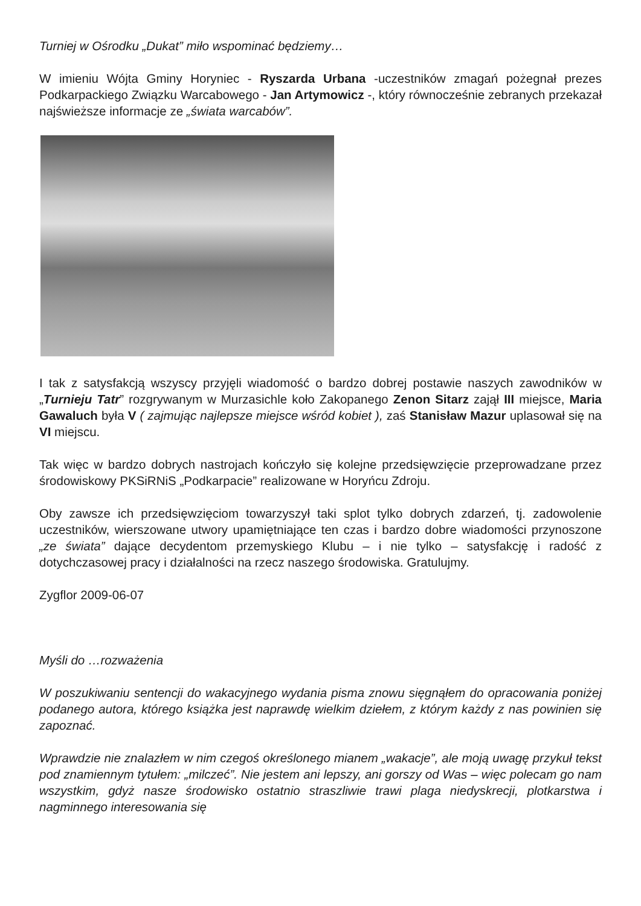Turniej w Ośrodku „Dukat” miło wspominać będziemy…
W imieniu Wójta Gminy Horyniec - Ryszarda Urbana -uczestników zmagań pożegnał prezes Podkarpackiego Związku Warcabowego - Jan Artymowicz -, który równocześnie zebranych przekazał najświeższe informacje ze „świata warcabów”.
I tak z satysfakcją wszyscy przyjęli wiadomość o bardzo dobrej postawie naszych zawodników w „Turnieju Tatr” rozgrywanym w Murzasichle koło Zakopanego Zenon Sitarz zajął III miejsce, Maria Gawaluch była V ( zajmując najlepsze miejsce wśród kobiet ), zaś Stanisław Mazur uplasował się na VI miejscu.
Tak więc w bardzo dobrych nastrojach kończyło się kolejne przedsięwzięcie przeprowadzane przez środowiskowy PKSiRNiS „Podkarpacie” realizowane w Horyńcu Zdroju.
Oby zawsze ich przedsięwzięciom towarzyszył taki splot tylko dobrych zdarzeń, tj. zadowolenie uczestników, wierszowane utwory upamiętniające ten czas i bardzo dobre wiadomości przynoszone „ze świata” dające decydentom przemyskiego Klubu – i nie tylko – satysfakcję i radość z dotychczasowej pracy i działalności na rzecz naszego środowiska. Gratulujmy.
Zygflor 2009-06-07
Myśli do …rozważenia
W poszukiwaniu sentencji do wakacyjnego wydania pisma znowu sięgnąłem do opracowania poniżej podanego autora, którego książka jest naprawdę wielkim dziełem, z którym każdy z nas powinien się zapoznać.
Wprawdzie nie znalazłem w nim czegoś określonego mianem „wakacje”, ale moją uwagę przykuł tekst pod znamiennym tytułem: „milczeć”. Nie jestem ani lepszy, ani gorszy od Was – więc polecam go nam wszystkim, gdyż nasze środowisko ostatnio straszliwie trawi plaga niedyskrecji, plotkarstwa i nagminnego interesowania się